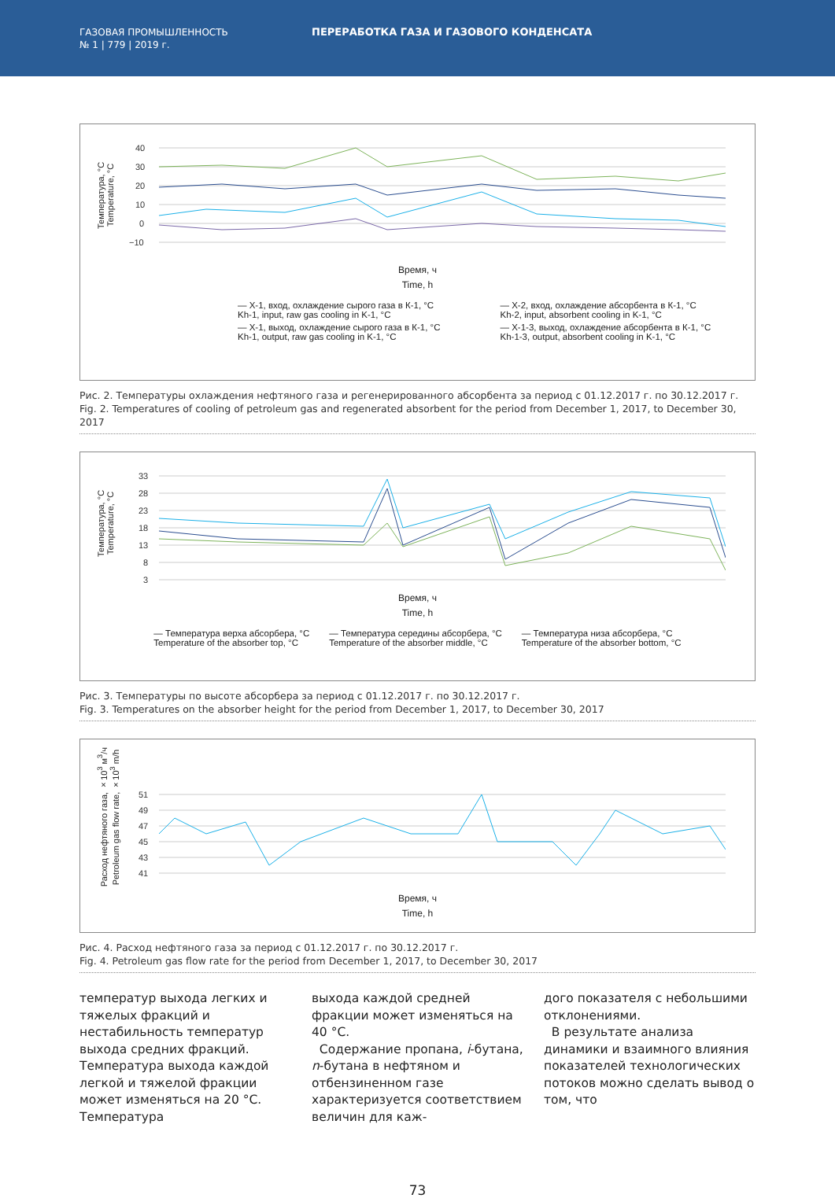ГАЗОВАЯ ПРОМЫШЛЕННОСТЬ
№ 1 | 779 | 2019 г.
ПЕРЕРАБОТКА ГАЗА И ГАЗОВОГО КОНДЕНСАТА
Температура, °С
Temperature, °С
40
30
20
10
0
−10
Время, ч
Time, h
— Х-1, вход, охлаждение сырого газа в К-1, °С
Kh-1, input, raw gas cooling in K-1, °С
— Х-2, вход, охлаждение абсорбента в К-1, °С
Kh-2, input, absorbent cooling in K-1, °С
— Х-1, выход, охлаждение сырого газа в К-1, °С
Kh-1, output, raw gas cooling in K-1, °С
— Х-1-3, выход, охлаждение абсорбента в К-1, °С
Kh-1-3, output, absorbent cooling in K-1, °С
Рис. 2. Температуры охлаждения нефтяного газа и регенерированного абсорбента за период с 01.12.2017 г. по 30.12.2017 г.
Fig. 2. Temperatures of cooling of petroleum gas and regenerated absorbent for the period from December 1, 2017, to December 30, 2017
Температура, °С
Temperature, °С
33
28
23
18
13
8
3
Время, ч
Time, h
— Температура верха абсорбера, °С
Temperature of the absorber top, °С
— Температура середины абсорбера, °С
Temperature of the absorber middle, °С
— Температура низа абсорбера, °С
Temperature of the absorber bottom, °С
Рис. 3. Температуры по высоте абсорбера за период с 01.12.2017 г. по 30.12.2017 г.
Fig. 3. Temperatures on the absorber height for the period from December 1, 2017, to December 30, 2017
Расход нефтяного газа, ×10<sup>3</sup> м<sup>3</sup>/ч
Petroleum gas flow rate, ×10<sup>3</sup> m/h
51
49
47
45
43
41
Время, ч
Time, h
Рис. 4. Расход нефтяного газа за период с 01.12.2017 г. по 30.12.2017 г.
Fig. 4. Petroleum gas flow rate for the period from December 1, 2017, to December 30, 2017
температур выхода легких и тяжелых фракций и нестабильность температур выхода средних фракций. Температура выхода каждой легкой и тяжелой фракции может изменяться на 20 °С. Температура
выхода каждой средней фракции может изменяться на 40 °С.
Содержание пропана, i-бутана, n-бутана в нефтяном и отбензиненном газе характеризуется соответствием величин для каж-
дого показателя с небольшими отклонениями.
В результате анализа динамики и взаимного влияния показателей технологических потоков можно сделать вывод о том, что
73